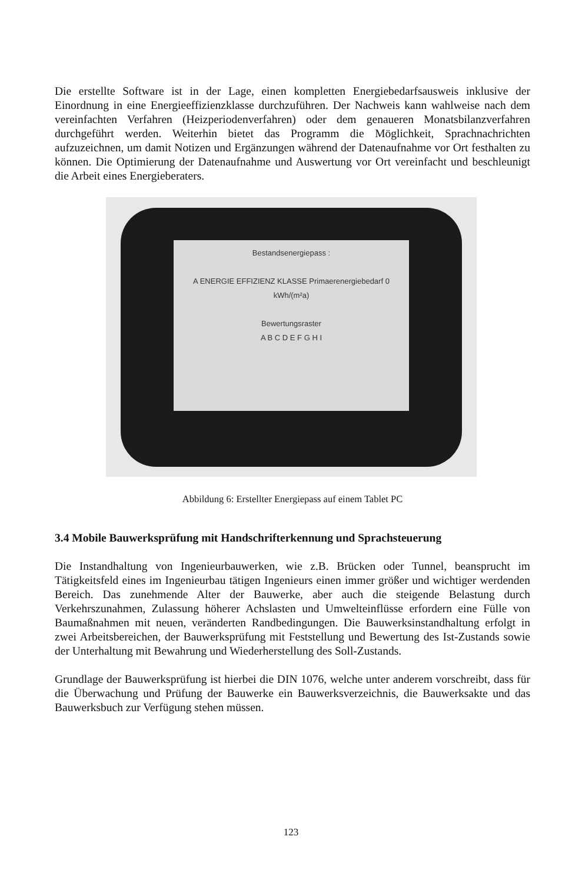Die erstellte Software ist in der Lage, einen kompletten Energiebedarfsausweis inklusive der Einordnung in eine Energieeffizienzklasse durchzuführen. Der Nachweis kann wahlweise nach dem vereinfachten Verfahren (Heizperiodenverfahren) oder dem genaueren Monatsbilanzverfahren durchgeführt werden. Weiterhin bietet das Programm die Möglichkeit, Sprachnachrichten aufzuzeichnen, um damit Notizen und Ergänzungen während der Datenaufnahme vor Ort festhalten zu können. Die Optimierung der Datenaufnahme und Auswertung vor Ort vereinfacht und beschleunigt die Arbeit eines Energieberaters.
Bestandsenergiepass :
A ENERGIE EFFIZIENZ KLASSE Primaerenergiebedarf 0 kWh/(m²a)
Bewertungsraster
A B C D E F G H I
Abbildung 6: Erstellter Energiepass auf einem Tablet PC
3.4 Mobile Bauwerksprüfung mit Handschrifterkennung und Sprachsteuerung
Die Instandhaltung von Ingenieurbauwerken, wie z.B. Brücken oder Tunnel, beansprucht im Tätigkeitsfeld eines im Ingenieurbau tätigen Ingenieurs einen immer größer und wichtiger werdenden Bereich. Das zunehmende Alter der Bauwerke, aber auch die steigende Belastung durch Verkehrszunahmen, Zulassung höherer Achslasten und Umwelteinflüsse erfordern eine Fülle von Baumaßnahmen mit neuen, veränderten Randbedingungen. Die Bauwerksinstandhaltung erfolgt in zwei Arbeitsbereichen, der Bauwerksprüfung mit Feststellung und Bewertung des Ist-Zustands sowie der Unterhaltung mit Bewahrung und Wiederherstellung des Soll-Zustands.
Grundlage der Bauwerksprüfung ist hierbei die DIN 1076, welche unter anderem vorschreibt, dass für die Überwachung und Prüfung der Bauwerke ein Bauwerksverzeichnis, die Bauwerksakte und das Bauwerksbuch zur Verfügung stehen müssen.
123